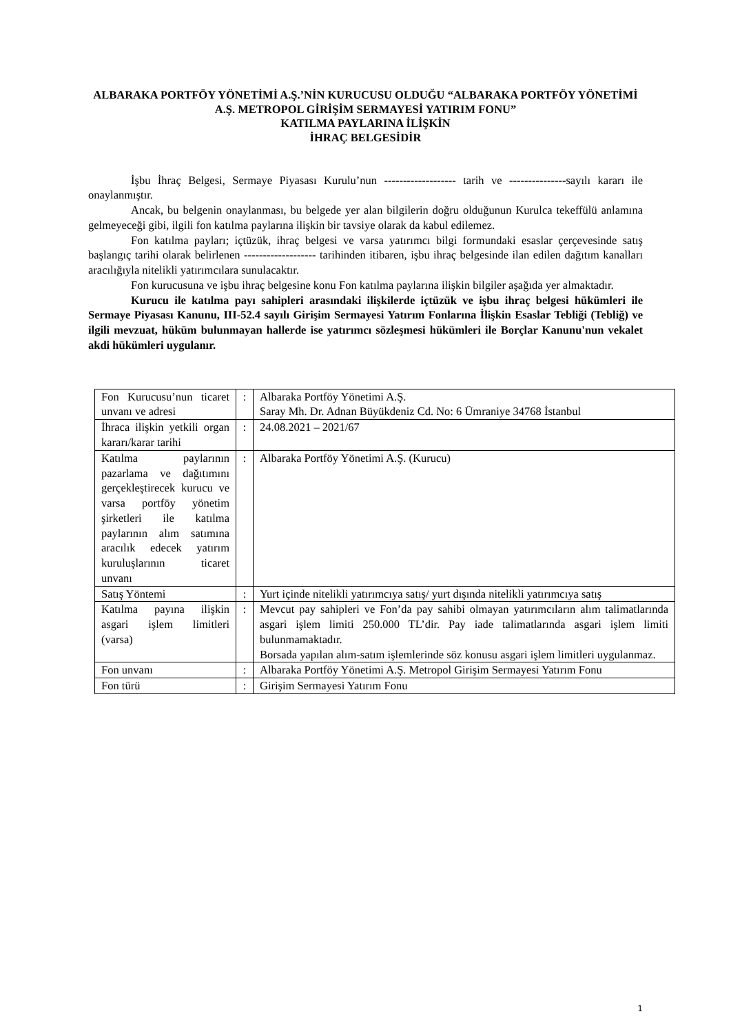ALBARAKA PORTFÖY YÖNETİMİ A.Ş.’NİN KURUCUSU OLDUĞU “ALBARAKA PORTFÖY YÖNETİMİ A.Ş. METROPOL GİRİŞİM SERMAYESİ YATIRIM FONU”
KATILMA PAYLARINA İLİŞKİN
İHRAÇ BELGESİDİR
İşbu İhraç Belgesi, Sermaye Piyasası Kurulu’nun ------------------- tarih ve ---------------sayılı kararı ile onaylanmıştır.
Ancak, bu belgenin onaylanması, bu belgede yer alan bilgilerin doğru olduğunun Kurulca tekeffülü anlamına gelmeyeceği gibi, ilgili fon katılma paylarına ilişkin bir tavsiye olarak da kabul edilemez.
Fon katılma payları; içtüzük, ihraç belgesi ve varsa yatırımcı bilgi formundaki esaslar çerçevesinde satış başlangıç tarihi olarak belirlenen ------------------- tarihinden itibaren, işbu ihraç belgesinde ilan edilen dağıtım kanalları aracılığıyla nitelikli yatırımcılara sunulacaktır.
Fon kurucusuna ve işbu ihraç belgesine konu Fon katılma paylarına ilişkin bilgiler aşağıda yer almaktadır.
Kurucu ile katılma payı sahipleri arasındaki ilişkilerde içtüzük ve işbu ihraç belgesi hükümleri ile Sermaye Piyasası Kanunu, III-52.4 sayılı Girişim Sermayesi Yatırım Fonlarına İlişkin Esaslar Tebliği (Tebliğ) ve ilgili mevzuat, hüküm bulunmayan hallerde ise yatırımcı sözleşmesi hükümleri ile Borçlar Kanunu'nun vekalet akdi hükümleri uygulanır.
| Fon Kurucusu’nun ticaret unvanı ve adresi | : | Albaraka Portföy Yönetimi A.Ş. Saray Mh. Dr. Adnan Büyükdeniz Cd. No: 6 Ümraniye 34768 İstanbul |
| İhraca ilişkin yetkili organ kararı/karar tarihi | : | 24.08.2021 – 2021/67 |
| Katılma paylarının pazarlama ve dağıtımını gerçekleştirecek kurucu ve varsa portföy yönetim şirketleri ile katılma paylarının alım satımına aracılık edecek yatırım kuruluşlarının ticaret unvanı | : | Albaraka Portföy Yönetimi A.Ş. (Kurucu) |
| Satış Yöntemi | : | Yurt içinde nitelikli yatırımcıya satış/ yurt dışında nitelikli yatırımcıya satış |
| Katılma payına ilişkin asgari işlem limitleri (varsa) | : | Mevcut pay sahipleri ve Fon’da pay sahibi olmayan yatırımcıların alım talimatlarında asgari işlem limiti 250.000 TL’dir. Pay iade talimatlarında asgari işlem limiti bulunmamaktadır. Borsada yapılan alım-satım işlemlerinde söz konusu asgari işlem limitleri uygulanmaz. |
| Fon unvanı | : | Albaraka Portföy Yönetimi A.Ş. Metropol Girişim Sermayesi Yatırım Fonu |
| Fon türü | : | Girişim Sermayesi Yatırım Fonu |
1